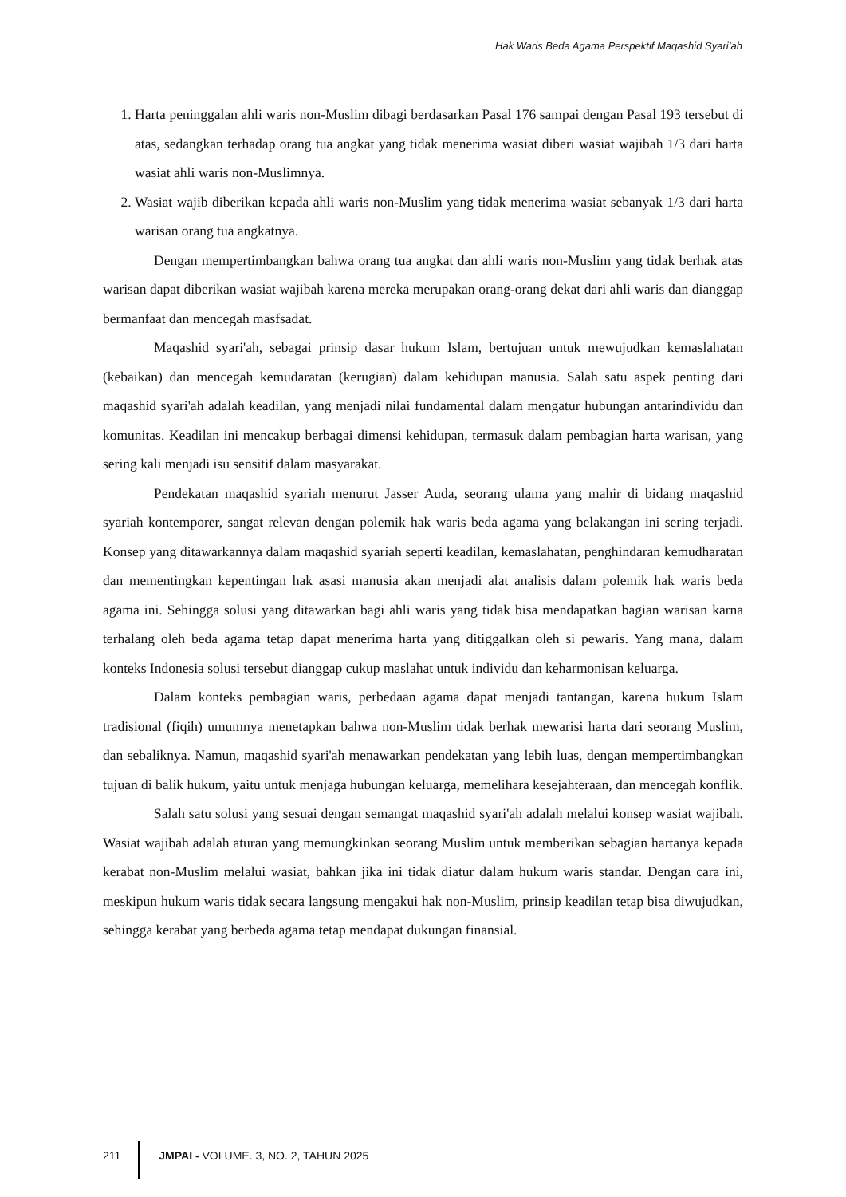Hak Waris Beda Agama Perspektif Maqashid Syari’ah
1. Harta peninggalan ahli waris non-Muslim dibagi berdasarkan Pasal 176 sampai dengan Pasal 193 tersebut di atas, sedangkan terhadap orang tua angkat yang tidak menerima wasiat diberi wasiat wajibah 1/3 dari harta wasiat ahli waris non-Muslimnya.
2. Wasiat wajib diberikan kepada ahli waris non-Muslim yang tidak menerima wasiat sebanyak 1/3 dari harta warisan orang tua angkatnya.
Dengan mempertimbangkan bahwa orang tua angkat dan ahli waris non-Muslim yang tidak berhak atas warisan dapat diberikan wasiat wajibah karena mereka merupakan orang-orang dekat dari ahli waris dan dianggap bermanfaat dan mencegah masfsadat.
Maqashid syari'ah, sebagai prinsip dasar hukum Islam, bertujuan untuk mewujudkan kemaslahatan (kebaikan) dan mencegah kemudaratan (kerugian) dalam kehidupan manusia. Salah satu aspek penting dari maqashid syari'ah adalah keadilan, yang menjadi nilai fundamental dalam mengatur hubungan antarindividu dan komunitas. Keadilan ini mencakup berbagai dimensi kehidupan, termasuk dalam pembagian harta warisan, yang sering kali menjadi isu sensitif dalam masyarakat.
Pendekatan maqashid syariah menurut Jasser Auda, seorang ulama yang mahir di bidang maqashid syariah kontemporer, sangat relevan dengan polemik hak waris beda agama yang belakangan ini sering terjadi. Konsep yang ditawarkannya dalam maqashid syariah seperti keadilan, kemaslahatan, penghindaran kemudharatan dan mementingkan kepentingan hak asasi manusia akan menjadi alat analisis dalam polemik hak waris beda agama ini. Sehingga solusi yang ditawarkan bagi ahli waris yang tidak bisa mendapatkan bagian warisan karna terhalang oleh beda agama tetap dapat menerima harta yang ditiggalkan oleh si pewaris. Yang mana, dalam konteks Indonesia solusi tersebut dianggap cukup maslahat untuk individu dan keharmonisan keluarga.
Dalam konteks pembagian waris, perbedaan agama dapat menjadi tantangan, karena hukum Islam tradisional (fiqih) umumnya menetapkan bahwa non-Muslim tidak berhak mewarisi harta dari seorang Muslim, dan sebaliknya. Namun, maqashid syari'ah menawarkan pendekatan yang lebih luas, dengan mempertimbangkan tujuan di balik hukum, yaitu untuk menjaga hubungan keluarga, memelihara kesejahteraan, dan mencegah konflik.
Salah satu solusi yang sesuai dengan semangat maqashid syari'ah adalah melalui konsep wasiat wajibah. Wasiat wajibah adalah aturan yang memungkinkan seorang Muslim untuk memberikan sebagian hartanya kepada kerabat non-Muslim melalui wasiat, bahkan jika ini tidak diatur dalam hukum waris standar. Dengan cara ini, meskipun hukum waris tidak secara langsung mengakui hak non-Muslim, prinsip keadilan tetap bisa diwujudkan, sehingga kerabat yang berbeda agama tetap mendapat dukungan finansial.
211 JMPAI - VOLUME. 3, NO. 2, TAHUN 2025